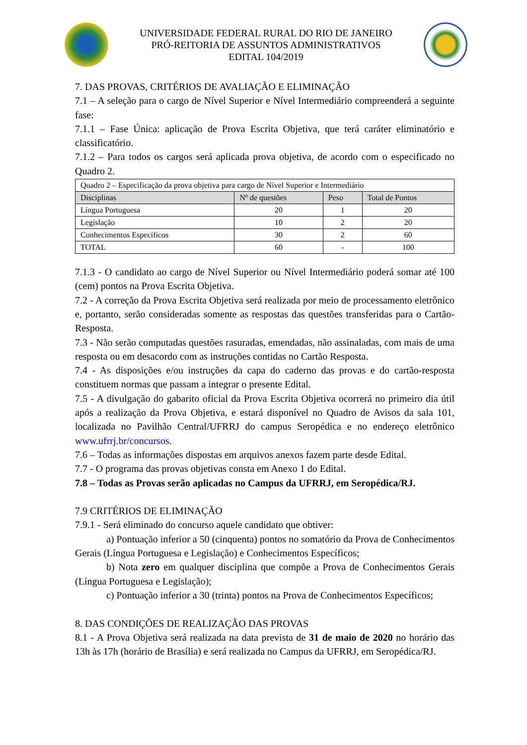UNIVERSIDADE FEDERAL RURAL DO RIO DE JANEIRO
PRÓ-REITORIA DE ASSUNTOS ADMINISTRATIVOS
EDITAL 104/2019
7. DAS PROVAS, CRITÉRIOS DE AVALIAÇÃO E ELIMINAÇÃO
7.1 – A seleção para o cargo de Nível Superior e Nível Intermediário compreenderá a seguinte fase:
7.1.1 – Fase Única: aplicação de Prova Escrita Objetiva, que terá caráter eliminatório e classificatório.
7.1.2 – Para todos os cargos será aplicada prova objetiva, de acordo com o especificado no Quadro 2.
| Quadro 2 – Especificação da prova objetiva para cargo de Nível Superior e Intermediário | | | |
| Disciplinas | Nº de questões | Peso | Total de Pontos |
| Língua Portuguesa | 20 | 1 | 20 |
| Legislação | 10 | 2 | 20 |
| Conhecimentos Específicos | 30 | 2 | 60 |
| TOTAL | 60 | - | 100 |
7.1.3 - O candidato ao cargo de Nível Superior ou Nível Intermediário poderá somar até 100 (cem) pontos na Prova Escrita Objetiva.
7.2 - A correção da Prova Escrita Objetiva será realizada por meio de processamento eletrônico e, portanto, serão consideradas somente as respostas das questões transferidas para o Cartão-Resposta.
7.3 - Não serão computadas questões rasuradas, emendadas, não assinaladas, com mais de uma resposta ou em desacordo com as instruções contidas no Cartão Resposta.
7.4 - As disposições e/ou instruções da capa do caderno das provas e do cartão-resposta constituem normas que passam a integrar o presente Edital.
7.5 - A divulgação do gabarito oficial da Prova Escrita Objetiva ocorrerá no primeiro dia útil após a realização da Prova Objetiva, e estará disponível no Quadro de Avisos da sala 101, localizada no Pavilhão Central/UFRRJ do campus Seropédica e no endereço eletrônico www.ufrrj.br/concursos.
7.6 – Todas as informações dispostas em arquivos anexos fazem parte desde Edital.
7.7 - O programa das provas objetivas consta em Anexo 1 do Edital.
7.8 – Todas as Provas serão aplicadas no Campus da UFRRJ, em Seropédica/RJ.
7.9 CRITÉRIOS DE ELIMINAÇÃO
7.9.1 - Será eliminado do concurso aquele candidato que obtiver:
a) Pontuação inferior a 50 (cinquenta) pontos no somatório da Prova de Conhecimentos Gerais (Língua Portuguesa e Legislação) e Conhecimentos Específicos;
b) Nota zero em qualquer disciplina que compõe a Prova de Conhecimentos Gerais (Língua Portuguesa e Legislação);
c) Pontuação inferior a 30 (trinta) pontos na Prova de Conhecimentos Específicos;
8. DAS CONDIÇÕES DE REALIZAÇÃO DAS PROVAS
8.1 - A Prova Objetiva será realizada na data prevista de 31 de maio de 2020 no horário das 13h às 17h (horário de Brasília) e será realizada no Campus da UFRRJ, em Seropédica/RJ.